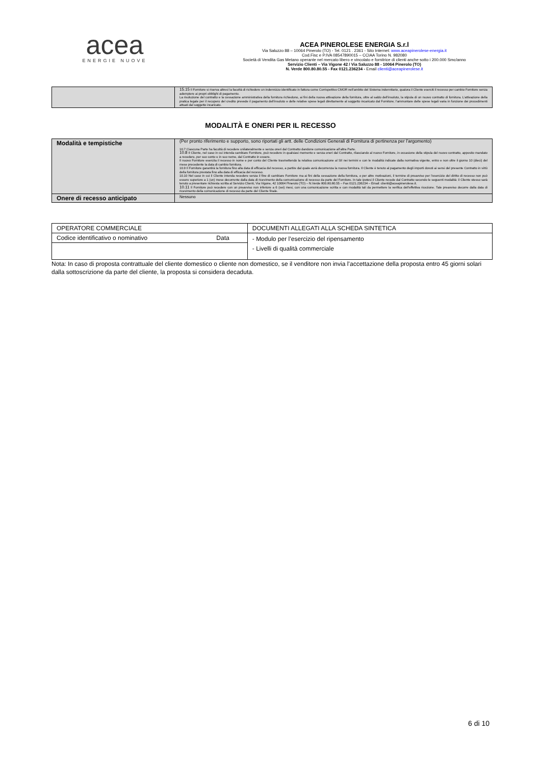acea
ENERGIE NUOVE
ACEA PINEROLESE ENERGIA S.r.l
Via Saluzzo 88 – 10064 Pinerolo (TO) - Tel. 0121 . 2361 - Sito Internet: www.aceapinerolese-energia.it
Cod.Fisc e P.IVA 08547890015 – CCIAA Torino N. 982080
Società di Vendita Gas Metano operante nel mercato libero e vincolato e fornitrice di clienti anche sotto i 200.000 Smc/anno
Servizio Clienti – Via Vigone 42 / Via Saluzzo 88 - 10064 Pinerolo (TO)
N. Verde 800.80.80.55 - Fax 0121.236234 - Email clienti@aceapinerolese.it
| | 15.15 Il Fornitore si riserva altresì la facoltà di richiedere un indennizzo identificato in fattura come Corrispettivo CMOR nell’ambito del Sistema indennitario, qualora il Cliente eserciti il recesso per cambio Fornitore senza adempiere ai propri obblighi di pagamento. La risoluzione del contratto e la cessazione amministrativa della fornitura richiedono, ai fini della nuova attivazione della fornitura, oltre al saldo dell’insoluto, la stipula di un nuovo contratto di fornitura. L’attivazione della pratica legale per il recupero del credito prevede il pagamento dell’insoluto e delle relative spese legali direttamente al soggetto incaricato dal Fornitore; l’ammontare delle spese legali varia in funzione dei procedimenti attuati dal soggetto incaricato. |
MODALITÀ E ONERI PER IL RECESSO
| Modalità e tempistiche | (Per pronto riferimento e supporto, sono riportati gli artt. delle Condizioni Generali di Fornitura di pertinenza per l’argomento) 10.7 Ciascuna Parte ha facoltà di recedere unilateralmente e senza oneri dal Contratto dandone comunicazione all’altra Parte. 10.8 Il Cliente, nel caso in cui intenda cambiare Fornitore, può recedere in qualsiasi momento e senza oneri dal Contratto, rilasciando al nuovo Fornitore, in occasione della stipula del nuovo contratto, apposito mandato a recedere, per suo conto e in suo nome, dal Contratto in essere. Il nuovo Fornitore esercita il recesso in nome e per conto del Cliente trasmettendo la relativa comunicazione al SII nei termini e con le modalità indicate dalla normativa vigente, entro e non oltre il giorno 10 (dieci) del mese precedente la data di cambio fornitura. 10.9 Il Fornitore garantirà la fornitura fino alla data di efficacia del recesso, a partire dal quale avrà decorrenza la nuova fornitura. Il Cliente è tenuto al pagamento degli importi dovuti ai sensi del presente Contratto in virtù della fornitura prestata fino alla data di efficacia del recesso. 10.10 Nel caso in cui il Cliente intenda recedere senza il fine di cambiare Fornitore ma ai fini della cessazione della fornitura, o per altre motivazioni, il termine di preavviso per l’esercizio del diritto di recesso non può essere superiore a 1 (un) mese decorrente dalla data di ricevimento della comunicazione di recesso da parte del Fornitore. In tale ipotesi il Cliente recede dal Contratto secondo le seguenti modalità: il Cliente stesso sarà tenuto a presentare richiesta scritta al Servizio Clienti, Via Vigone, 42 10064 Pinerolo (TO) – N.Verde 800.80.80.55 – Fax 0121.236234 – Email: clienti@aceapinerolese.it. 10.11 Il Fornitore può recedere con un preavviso non inferiore a 6 (sei) mesi, con una comunicazione scritta e con modalità tali da permettere la verifica dell’effettiva ricezione. Tale preavviso decorre dalla data di ricevimento della comunicazione di recesso da parte del Cliente finale. |
| Onere di recesso anticipato | Nessuno |
| OPERATORE COMMERCIALE | | DOCUMENTI ALLEGATI ALLA SCHEDA SINTETICA |
| Codice identificativo o nominativo | Data | - Modulo per l’esercizio del ripensamento - Livelli di qualità commerciale |
Nota: In caso di proposta contrattuale del cliente domestico o cliente non domestico, se il venditore non invia l’accettazione della proposta entro 45 giorni solari dalla sottoscrizione da parte del cliente, la proposta si considera decaduta.
6 di 10